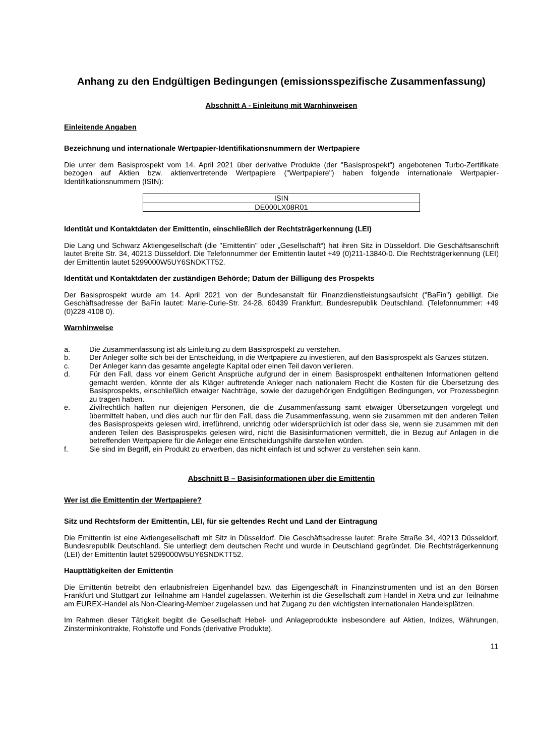Anhang zu den Endgültigen Bedingungen (emissionsspezifische Zusammenfassung)
Abschnitt A - Einleitung mit Warnhinweisen
Einleitende Angaben
Bezeichnung und internationale Wertpapier-Identifikationsnummern der Wertpapiere
Die unter dem Basisprospekt vom 14. April 2021 über derivative Produkte (der "Basisprospekt") angebotenen Turbo-Zertifikate bezogen auf Aktien bzw. aktienvertretende Wertpapiere ("Wertpapiere") haben folgende internationale Wertpapier-Identifikationsnummern (ISIN):
| ISIN |
| DE000LX08R01 |
Identität und Kontaktdaten der Emittentin, einschließlich der Rechtsträgerkennung (LEI)
Die Lang und Schwarz Aktiengesellschaft (die "Emittentin" oder „Gesellschaft“) hat ihren Sitz in Düsseldorf. Die Geschäftsanschrift lautet Breite Str. 34, 40213 Düsseldorf. Die Telefonnummer der Emittentin lautet +49 (0)211-13840-0. Die Rechtsträgerkennung (LEI) der Emittentin lautet 5299000W5UY6SNDKTT52.
Identität und Kontaktdaten der zuständigen Behörde; Datum der Billigung des Prospekts
Der Basisprospekt wurde am 14. April 2021 von der Bundesanstalt für Finanzdienstleistungsaufsicht ("BaFin") gebilligt. Die Geschäftsadresse der BaFin lautet: Marie-Curie-Str. 24-28, 60439 Frankfurt, Bundesrepublik Deutschland. (Telefonnummer: +49 (0)228 4108 0).
Warnhinweise
a. Die Zusammenfassung ist als Einleitung zu dem Basisprospekt zu verstehen.
b. Der Anleger sollte sich bei der Entscheidung, in die Wertpapiere zu investieren, auf den Basisprospekt als Ganzes stützen.
c. Der Anleger kann das gesamte angelegte Kapital oder einen Teil davon verlieren.
d. Für den Fall, dass vor einem Gericht Ansprüche aufgrund der in einem Basisprospekt enthaltenen Informationen geltend gemacht werden, könnte der als Kläger auftretende Anleger nach nationalem Recht die Kosten für die Übersetzung des Basisprospekts, einschließlich etwaiger Nachträge, sowie der dazugehörigen Endgültigen Bedingungen, vor Prozessbeginn zu tragen haben.
e. Zivilrechtlich haften nur diejenigen Personen, die die Zusammenfassung samt etwaiger Übersetzungen vorgelegt und übermittelt haben, und dies auch nur für den Fall, dass die Zusammenfassung, wenn sie zusammen mit den anderen Teilen des Basisprospekts gelesen wird, irreführend, unrichtig oder widersprüchlich ist oder dass sie, wenn sie zusammen mit den anderen Teilen des Basisprospekts gelesen wird, nicht die Basisinformationen vermittelt, die in Bezug auf Anlagen in die betreffenden Wertpapiere für die Anleger eine Entscheidungshilfe darstellen würden.
f. Sie sind im Begriff, ein Produkt zu erwerben, das nicht einfach ist und schwer zu verstehen sein kann.
Abschnitt B – Basisinformationen über die Emittentin
Wer ist die Emittentin der Wertpapiere?
Sitz und Rechtsform der Emittentin, LEI, für sie geltendes Recht und Land der Eintragung
Die Emittentin ist eine Aktiengesellschaft mit Sitz in Düsseldorf. Die Geschäftsadresse lautet: Breite Straße 34, 40213 Düsseldorf, Bundesrepublik Deutschland. Sie unterliegt dem deutschen Recht und wurde in Deutschland gegründet. Die Rechtsträgerkennung (LEI) der Emittentin lautet 5299000W5UY6SNDKTT52.
Haupttätigkeiten der Emittentin
Die Emittentin betreibt den erlaubnisfreien Eigenhandel bzw. das Eigengeschäft in Finanzinstrumenten und ist an den Börsen Frankfurt und Stuttgart zur Teilnahme am Handel zugelassen. Weiterhin ist die Gesellschaft zum Handel in Xetra und zur Teilnahme am EUREX-Handel als Non-Clearing-Member zugelassen und hat Zugang zu den wichtigsten internationalen Handelsplätzen.
Im Rahmen dieser Tätigkeit begibt die Gesellschaft Hebel- und Anlageprodukte insbesondere auf Aktien, Indizes, Währungen, Zinsterminkontrakte, Rohstoffe und Fonds (derivative Produkte).
11